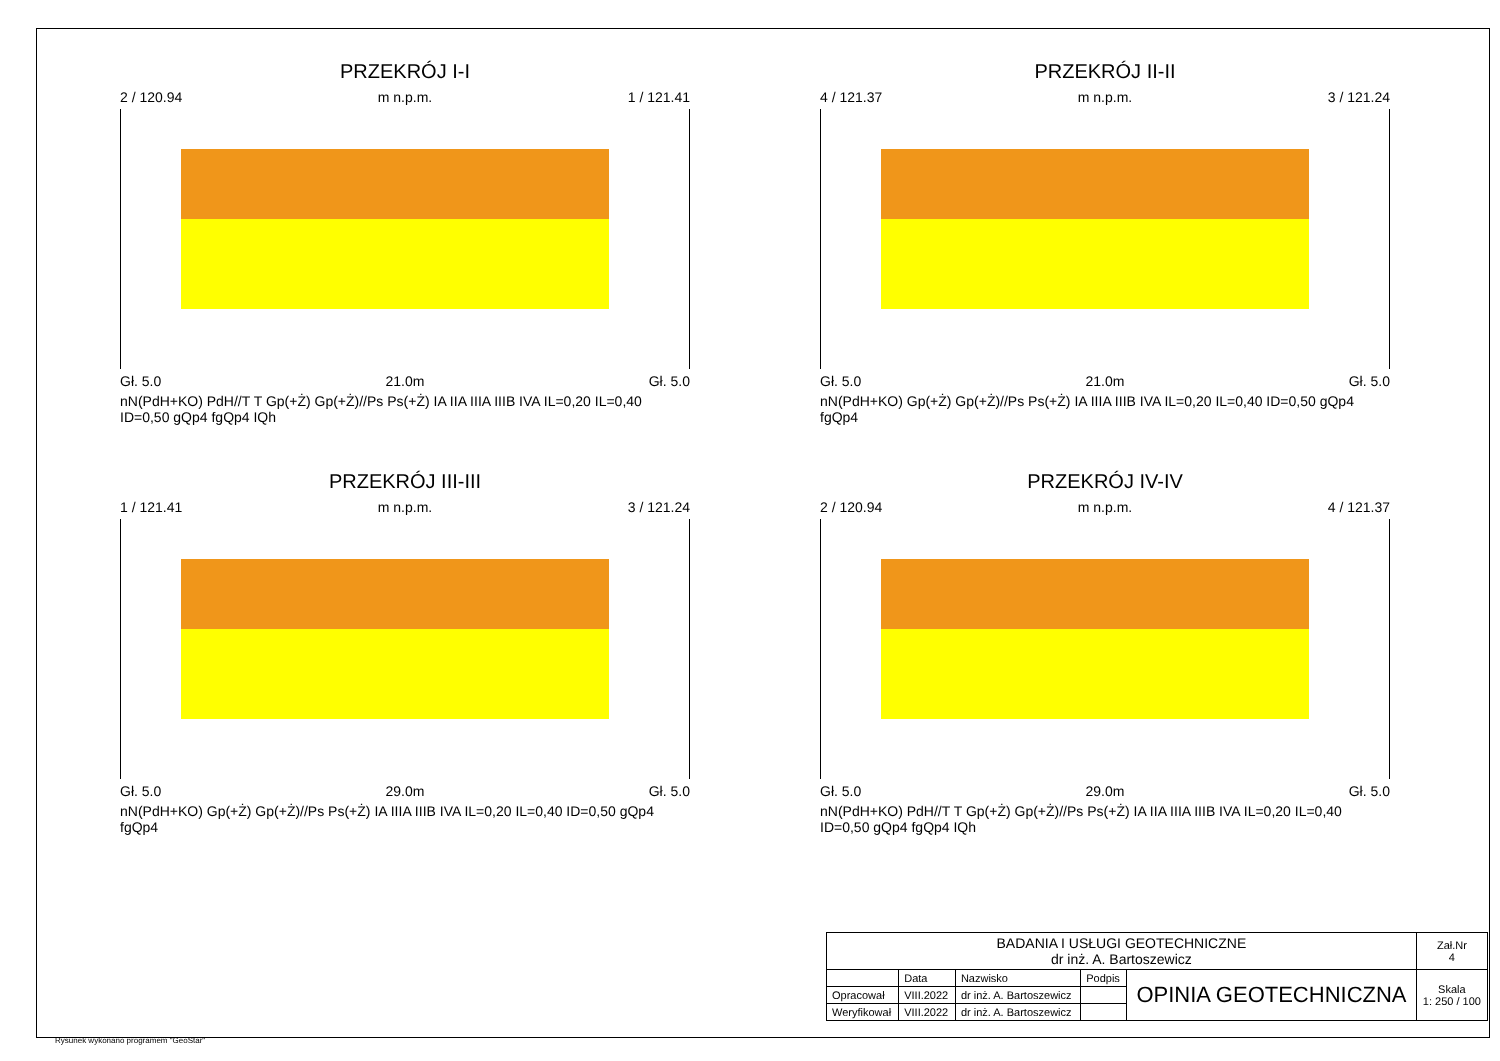PRZEKRÓJ I-I
2 / 120.94 m n.p.m. 1 / 121.41
Gł. 5.0 21.0m Gł. 5.0
nN(PdH+KO) PdH//T T Gp(+Ż) Gp(+Ż)//Ps Ps(+Ż) IA IIA IIIA IIIB IVA IL=0,20 IL=0,40 ID=0,50 gQp4 fgQp4 IQh
PRZEKRÓJ II-II
4 / 121.37 m n.p.m. 3 / 121.24
Gł. 5.0 21.0m Gł. 5.0
nN(PdH+KO) Gp(+Ż) Gp(+Ż)//Ps Ps(+Ż) IA IIIA IIIB IVA IL=0,20 IL=0,40 ID=0,50 gQp4 fgQp4
PRZEKRÓJ III-III
1 / 121.41 m n.p.m. 3 / 121.24
Gł. 5.0 29.0m Gł. 5.0
nN(PdH+KO) Gp(+Ż) Gp(+Ż)//Ps Ps(+Ż) IA IIIA IIIB IVA IL=0,20 IL=0,40 ID=0,50 gQp4 fgQp4
PRZEKRÓJ IV-IV
2 / 120.94 m n.p.m. 4 / 121.37
Gł. 5.0 29.0m Gł. 5.0
nN(PdH+KO) PdH//T T Gp(+Ż) Gp(+Ż)//Ps Ps(+Ż) IA IIA IIIA IIIB IVA IL=0,20 IL=0,40 ID=0,50 gQp4 fgQp4 IQh
| BADANIA I USŁUGI GEOTECHNICZNE dr inż. A. Bartoszewicz | | | | | Zał.Nr 4 |
| | Data | Nazwisko | Podpis | OPINIA GEOTECHNICZNA | Skala 1: 250 / 100 |
| Opracował | VIII.2022 | dr inż. A. Bartoszewicz | | | |
| Weryfikował | VIII.2022 | dr inż. A. Bartoszewicz | | | |
Rysunek wykonano programem "GeoStar"